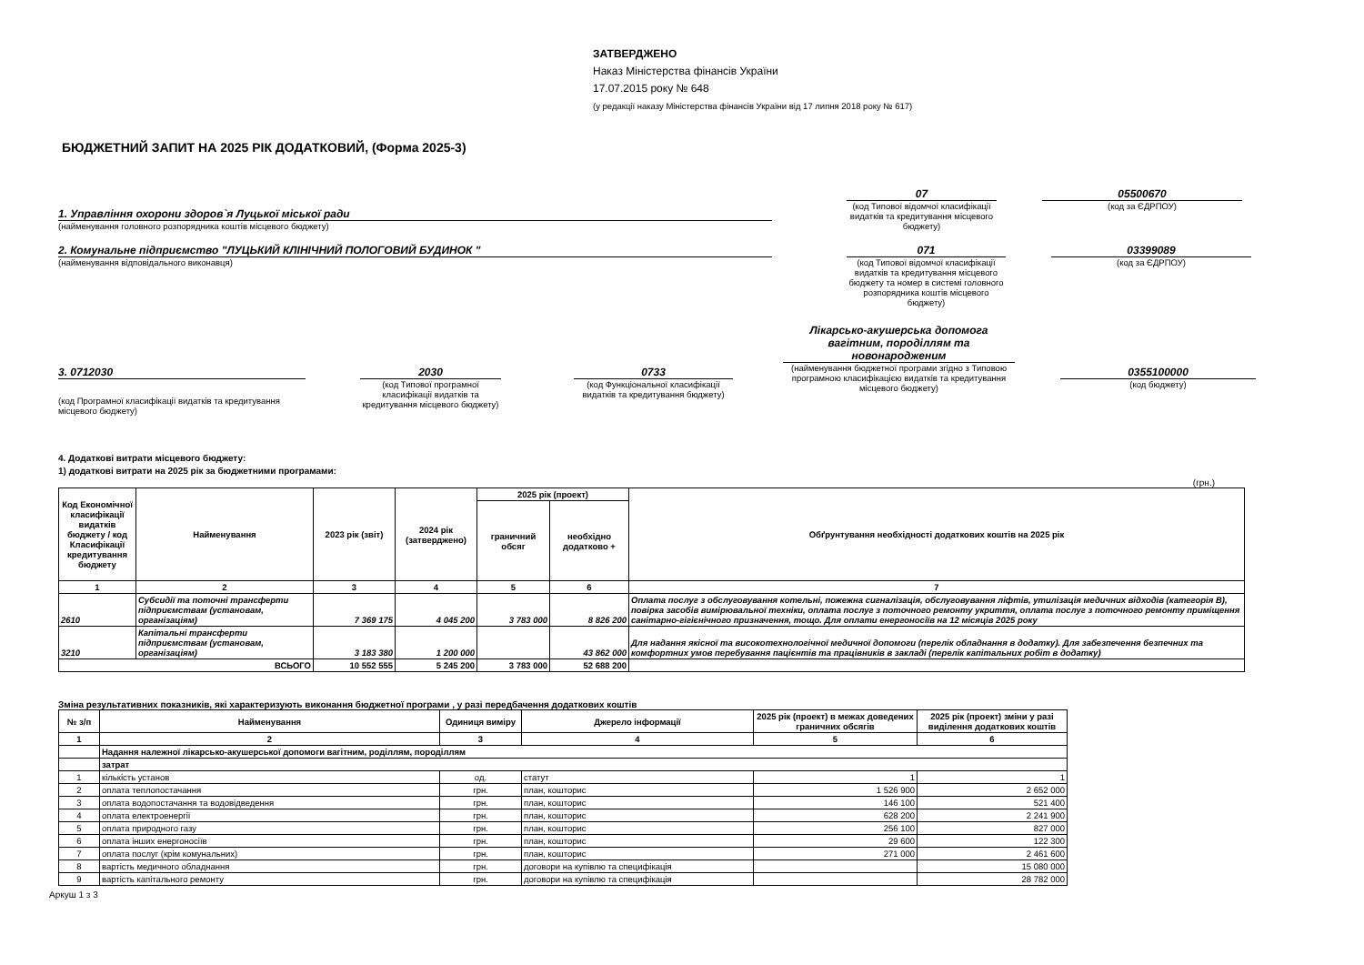ЗАТВЕРДЖЕНО
Наказ Міністерства фінансів України
17.07.2015 року № 648
(у редакції наказу Міністерства фінансів України від 17 липня 2018 року № 617)
БЮДЖЕТНИЙ ЗАПИТ НА 2025 РІК ДОДАТКОВИЙ, (Форма 2025-3)
1. Управління охорони здоров`я Луцької міської ради
(найменування головного розпорядника коштів місцевого бюджету)
07
(код Типової відомчої класифікації видатків та кредитування місцевого бюджету)
05500670
(код за ЄДРПОУ)
2. Комунальне підприємство "ЛУЦЬКИЙ КЛІНІЧНИЙ ПОЛОГОВИЙ БУДИНОК "
(найменування відповідального виконавця)
071
(код Типової відомчої класифікації видатків та кредитування місцевого бюджету та номер в системі головного розпорядника коштів місцевого бюджету)
03399089
(код за ЄДРПОУ)
3. 0712030
(код Програмної класифікації видатків та кредитування місцевого бюджету)
2030
(код Типової програмної класифікації видатків та кредитування місцевого бюджету)
0733
(код Функціональної класифікації видатків та кредитування бюджету)
Лікарсько-акушерська допомога вагітним, породіллям та новонародженим
(найменування бюджетної програми згідно з Типовою програмною класифікацією видатків та кредитування місцевого бюджету)
0355100000
(код бюджету)
4. Додаткові витрати місцевого бюджету:
1) додаткові витрати на 2025 рік за бюджетними програмами:
(грн.)
| Код Економічної класифікації видатків бюджету / код Класифікації кредитування бюджету | Найменування | 2023 рік (звіт) | 2024 рік (затверджено) | 2025 рік (проект) | | Обґрунтування необхідності додаткових коштів на 2025 рік |
| --- | --- | --- | --- | --- | --- | --- |
| | | | | граничний обсяг | необхідно додатково + | |
| 1 | 2 | 3 | 4 | 5 | 6 | 7 |
| 2610 | Субсидії та поточні трансферти підприємствам (установам, організаціям) | 7 369 175 | 4 045 200 | 3 783 000 | 8 826 200 | Оплата послуг з обслуговування котельні, пожежна сигналізація, обслуговування ліфтів, утилізація медичних відходів (категорія В), повірка засобів вимірювальної техніки, оплата послуг з поточного ремонту укриття, оплата послуг з поточного ремонту приміщення санітарно-гігієнічного призначення, тощо. Для оплати енергоносіїв на 12 місяців 2025 року |
| 3210 | Капітальні трансферти підприємствам (установам, організаціям) | 3 183 380 | 1 200 000 | | 43 862 000 | Для надання якісної та високотехнологічної медичної допомоги (перелік обладнання в додатку). Для забезпечення безпечних та комфортних умов перебування пацієнтів та працівників в закладі (перелік капітальних робіт в додатку) |
| ВСЬОГО | | 10 552 555 | 5 245 200 | 3 783 000 | 52 688 200 | |
Зміна результативних показників, які характеризують виконання бюджетної програми , у разі передбачення додаткових коштів
| № з/п | Найменування | Одиниця виміру | Джерело інформації | 2025 рік (проект) в межах доведених граничних обсягів | 2025 рік (проект) зміни у разі виділення додаткових коштів |
| --- | --- | --- | --- | --- | --- |
| 1 | 2 | 3 | 4 | 5 | 6 |
| | Надання належної лікарсько-акушерської допомоги вагітним, роділлям, породіллям | | | | |
| | затрат | | | | |
| 1 | кількість установ | од. | статут | 1 | 1 |
| 2 | оплата теплопостачання | грн. | план, кошторис | 1 526 900 | 2 652 000 |
| 3 | оплата водопостачання та водовідведення | грн. | план, кошторис | 146 100 | 521 400 |
| 4 | оплата електроенергії | грн. | план, кошторис | 628 200 | 2 241 900 |
| 5 | оплата природного газу | грн. | план, кошторис | 256 100 | 827 000 |
| 6 | оплата інших енергоносіїв | грн. | план, кошторис | 29 600 | 122 300 |
| 7 | оплата послуг (крім комунальних) | грн. | план, кошторис | 271 000 | 2 461 600 |
| 8 | вартість медичного обладнання | грн. | договори на купівлю та специфікація | | 15 080 000 |
| 9 | вартість капітального ремонту | грн. | договори на купівлю та специфікація | | 28 782 000 |
Аркуш 1 з 3